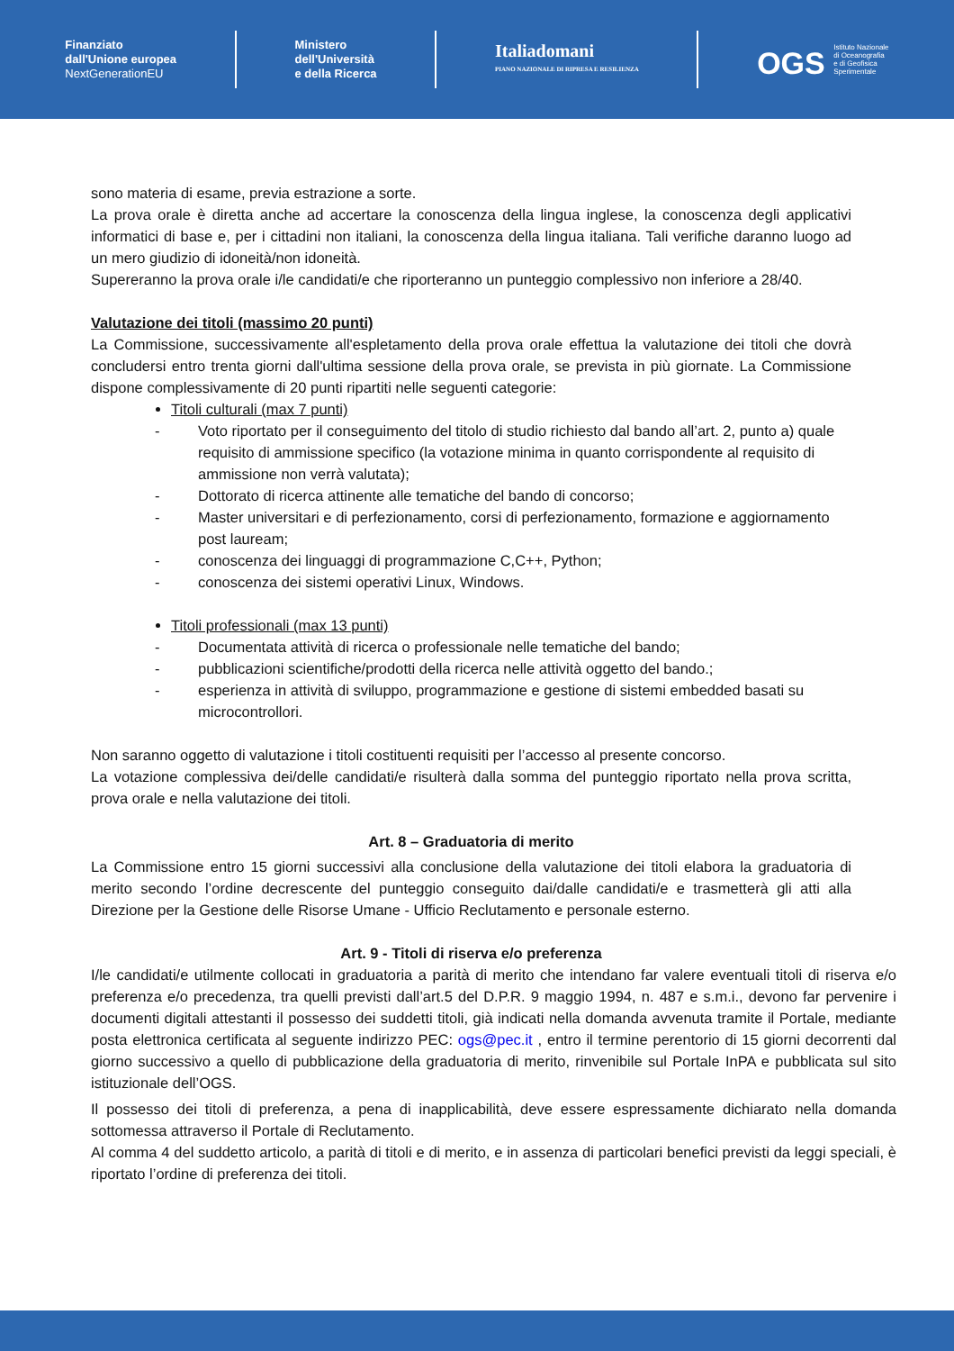Finanziato
dall'Unione europea
NextGenerationEU
Ministero
dell'Università
e della Ricerca
Italiadomani
PIANO NAZIONALE DI RIPRESA E RESILIENZA
OGS Istituto Nazionale
di Oceanografia
e di Geofisica
Sperimentale
sono materia di esame, previa estrazione a sorte.
La prova orale è diretta anche ad accertare la conoscenza della lingua inglese, la conoscenza degli applicativi informatici di base e, per i cittadini non italiani, la conoscenza della lingua italiana. Tali verifiche daranno luogo ad un mero giudizio di idoneità/non idoneità.
Supereranno la prova orale i/le candidati/e che riporteranno un punteggio complessivo non inferiore a 28/40.
Valutazione dei titoli (massimo 20 punti)
La Commissione, successivamente all'espletamento della prova orale effettua la valutazione dei titoli che dovrà concludersi entro trenta giorni dall'ultima sessione della prova orale, se prevista in più giornate. La Commissione dispone complessivamente di 20 punti ripartiti nelle seguenti categorie:
Titoli culturali (max 7 punti)
- Voto riportato per il conseguimento del titolo di studio richiesto dal bando all’art. 2, punto a) quale requisito di ammissione specifico (la votazione minima in quanto corrispondente al requisito di ammissione non verrà valutata);
- Dottorato di ricerca attinente alle tematiche del bando di concorso;
- Master universitari e di perfezionamento, corsi di perfezionamento, formazione e aggiornamento post lauream;
- conoscenza dei linguaggi di programmazione C,C++, Python;
- conoscenza dei sistemi operativi Linux, Windows.
Titoli professionali (max 13 punti)
- Documentata attività di ricerca o professionale nelle tematiche del bando;
- pubblicazioni scientifiche/prodotti della ricerca nelle attività oggetto del bando.;
- esperienza in attività di sviluppo, programmazione e gestione di sistemi embedded basati su microcontrollori.
Non saranno oggetto di valutazione i titoli costituenti requisiti per l’accesso al presente concorso.
La votazione complessiva dei/delle candidati/e risulterà dalla somma del punteggio riportato nella prova scritta, prova orale e nella valutazione dei titoli.
Art. 8 – Graduatoria di merito
La Commissione entro 15 giorni successivi alla conclusione della valutazione dei titoli elabora la graduatoria di merito secondo l’ordine decrescente del punteggio conseguito dai/dalle candidati/e e trasmetterà gli atti alla Direzione per la Gestione delle Risorse Umane - Ufficio Reclutamento e personale esterno.
Art. 9 - Titoli di riserva e/o preferenza
I/le candidati/e utilmente collocati in graduatoria a parità di merito che intendano far valere eventuali titoli di riserva e/o preferenza e/o precedenza, tra quelli previsti dall’art.5 del D.P.R. 9 maggio 1994, n. 487 e s.m.i., devono far pervenire i documenti digitali attestanti il possesso dei suddetti titoli, già indicati nella domanda avvenuta tramite il Portale, mediante posta elettronica certificata al seguente indirizzo PEC: ogs@pec.it , entro il termine perentorio di 15 giorni decorrenti dal giorno successivo a quello di pubblicazione della graduatoria di merito, rinvenibile sul Portale InPA e pubblicata sul sito istituzionale dell’OGS.
Il possesso dei titoli di preferenza, a pena di inapplicabilità, deve essere espressamente dichiarato nella domanda sottomessa attraverso il Portale di Reclutamento.
Al comma 4 del suddetto articolo, a parità di titoli e di merito, e in assenza di particolari benefici previsti da leggi speciali, è riportato l’ordine di preferenza dei titoli.